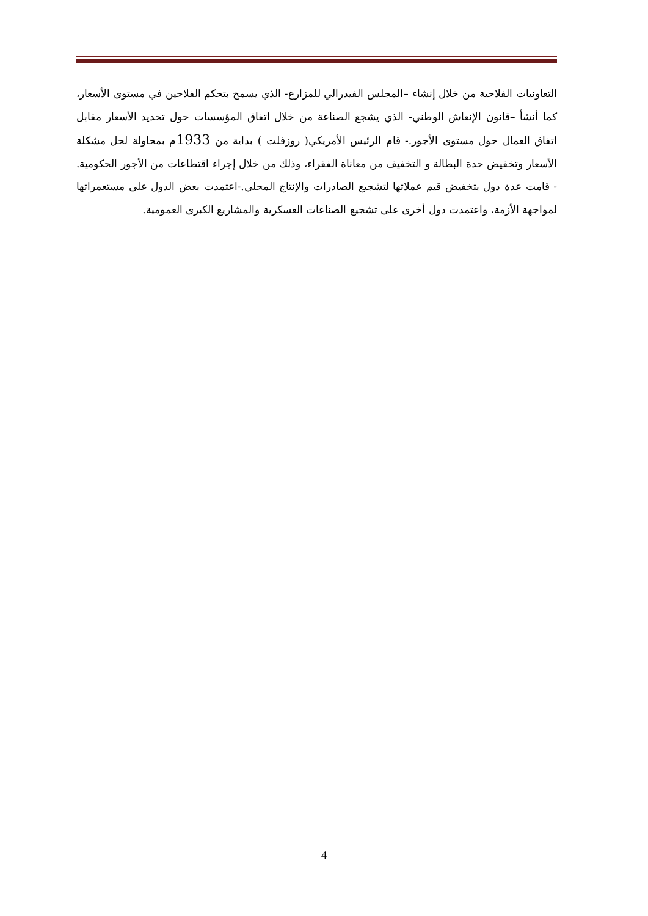التعاونيات الفلاحية من خلال إنشاء –المجلس الفيدرالي للمزارع- الذي يسمح بتحكم الفلاحين في مستوى الأسعار، كما أنشأ –قانون الإنعاش الوطني- الذي يشجع الصناعة من خلال اتفاق المؤسسات حول تحديد الأسعار مقابل اتفاق العمال حول مستوى الأجور.- قام الرئيس الأمريكي( روزفلت ) بداية من 1933م بمحاولة لحل مشكلة الأسعار وتخفيض حدة البطالة و التخفيف من معاناة الفقراء، وذلك من خلال إجراء اقتطاعات من الأجور الحكومية. - قامت عدة دول بتخفيض قيم عملاتها لتشجيع الصادرات والإنتاج المحلي.-اعتمدت بعض الدول على مستعمراتها لمواجهة الأزمة، واعتمدت دول أخرى على تشجيع الصناعات العسكرية والمشاريع الكبرى العمومية.
4